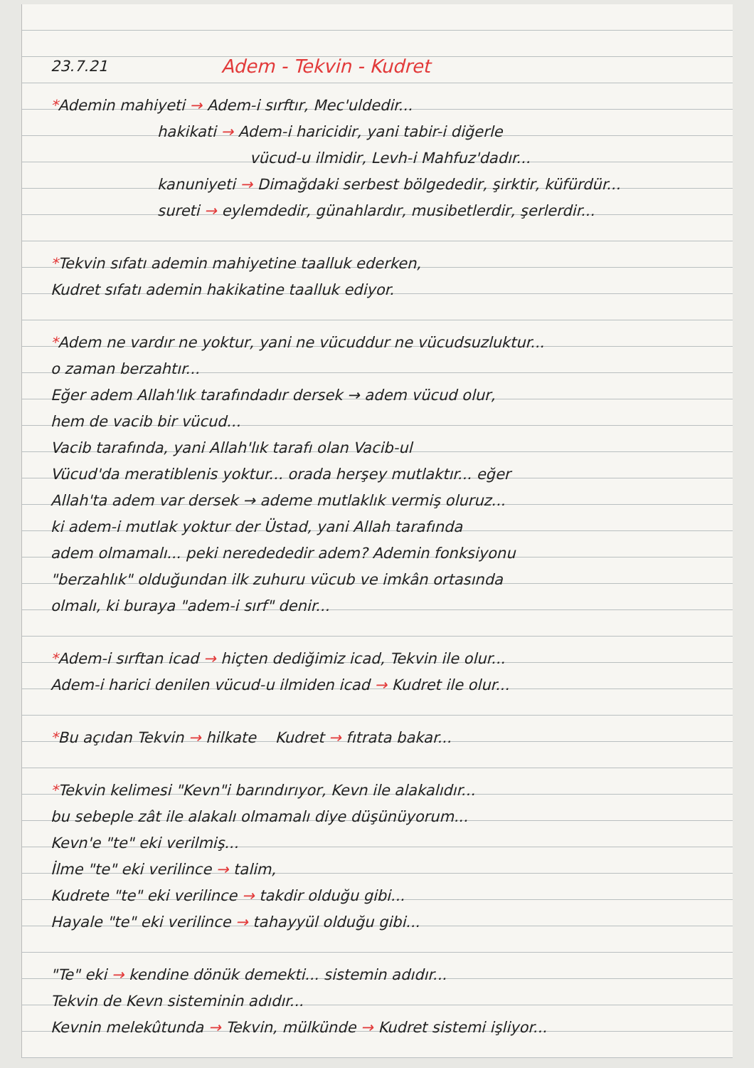23.7.21
Adem - Tekvin - Kudret
*Ademin mahiyeti → Adem-i sırftır, Mec'uldedir...
hakikati → Adem-i haricidir, yani tabir-i diğerle
vücud-u ilmidir, Levh-i Mahfuz'dadır...
kanuniyeti → Dimağdaki serbest bölgededir, şirktir, küfürdür...
sureti → eylemdedir, günahlardır, musibetlerdir, şerlerdir...
*Tekvin sıfatı ademin mahiyetine taalluk ederken,
Kudret sıfatı ademin hakikatine taalluk ediyor.
*Adem ne vardır ne yoktur, yani ne vücuddur ne vücudsuzluktur...
o zaman berzahtır...
Eğer adem Allah'lık tarafındadır dersek → adem vücud olur,
hem de vacib bir vücud...
Vacib tarafında, yani Allah'lık tarafı olan Vacib-ul
Vücud'da meratiblenis yoktur... orada herşey mutlaktır... eğer
Allah'ta adem var dersek → ademe mutlaklık vermiş oluruz...
ki adem-i mutlak yoktur der Üstad, yani Allah tarafında
adem olmamalı... peki neredededir adem? Ademin fonksiyonu
"berzahlık" olduğundan ilk zuhuru vücub ve imkân ortasında
olmalı, ki buraya "adem-i sırf" denir...
*Adem-i sırftan icad → hiçten dediğimiz icad, Tekvin ile olur...
Adem-i harici denilen vücud-u ilmiden icad → Kudret ile olur...
*Bu açıdan Tekvin → hilkate Kudret → fıtrata bakar...
*Tekvin kelimesi "Kevn"i barındırıyor, Kevn ile alakalıdır...
bu sebeple zât ile alakalı olmamalı diye düşünüyorum...
Kevn'e "te" eki verilmiş...
İlme "te" eki verilince → talim,
Kudrete "te" eki verilince → takdir olduğu gibi...
Hayale "te" eki verilince → tahayyül olduğu gibi...
"Te" eki → kendine dönük demekti... sistemin adıdır...
Tekvin de Kevn sisteminin adıdır...
Kevnin melekûtunda → Tekvin, mülkünde → Kudret sistemi işliyor...